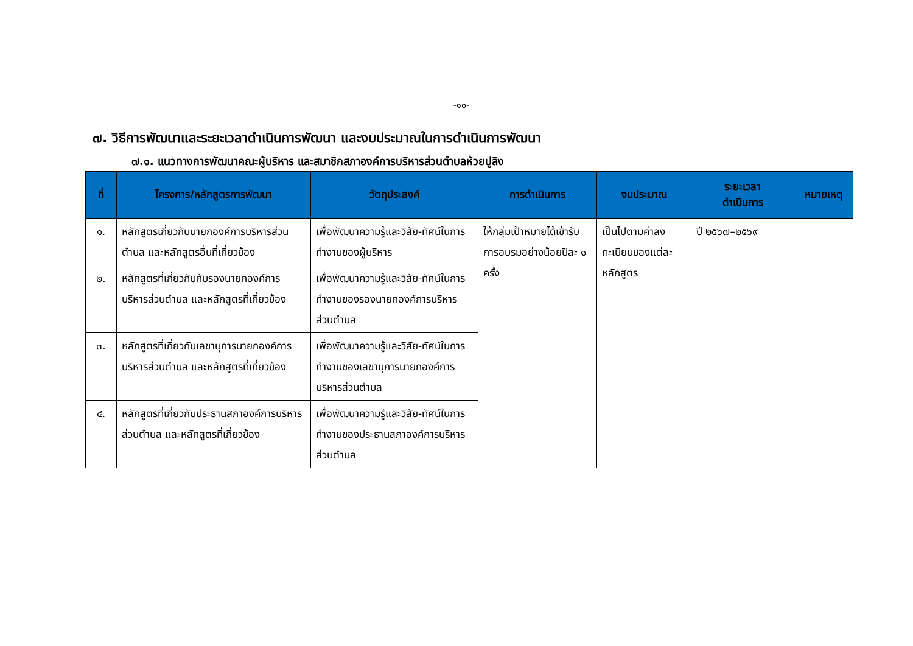-๑๐-
๗. วิธีการพัฒนาและระยะเวลาดำเนินการพัฒนา และงบประมาณในการดำเนินการพัฒนา
๗.๑. แนวทางการพัฒนาคณะผู้บริหาร และสมาชิกสภาองค์การบริหารส่วนตำบลห้วยปูลิง
| ที่ | โครงการ/หลักสูตรการพัฒนา | วัตถุประสงค์ | การดำเนินการ | งบประมาณ | ระยะเวลา ดำเนินการ | หมายเหตุ |
| --- | --- | --- | --- | --- | --- | --- |
| ๑. | หลักสูตรเกี่ยวกับนายกองค์การบริหารส่วนตำบล และหลักสูตรอื่นที่เกี่ยวข้อง | เพื่อพัฒนาความรู้และวิสัย-ทัศน์ในการทำงานของผู้บริหาร | ให้กลุ่มเป้าหมายได้เข้ารับการอบรมอย่างน้อยปีละ ๑ ครั้ง | เป็นไปตามค่าลงทะเบียนของแต่ละหลักสูตร | ปี ๒๕๖๗–๒๕๖๙ | |
| ๒. | หลักสูตรที่เกี่ยวกับกับรองนายกองค์การบริหารส่วนตำบล และหลักสูตรที่เกี่ยวข้อง | เพื่อพัฒนาความรู้และวิสัย-ทัศน์ในการทำงานของรองนายกองค์การบริหารส่วนตำบล | | | | |
| ๓. | หลักสูตรที่เกี่ยวกับเลขานุการนายกองค์การบริหารส่วนตำบล และหลักสูตรที่เกี่ยวข้อง | เพื่อพัฒนาความรู้และวิสัย-ทัศน์ในการทำงานของเลขานุการนายกองค์การบริหารส่วนตำบล | | | | |
| ๔. | หลักสูตรที่เกี่ยวกับประธานสภาองค์การบริหารส่วนตำบล และหลักสูตรที่เกี่ยวข้อง | เพื่อพัฒนาความรู้และวิสัย-ทัศน์ในการทำงานของประธานสภาองค์การบริหารส่วนตำบล | | | | |